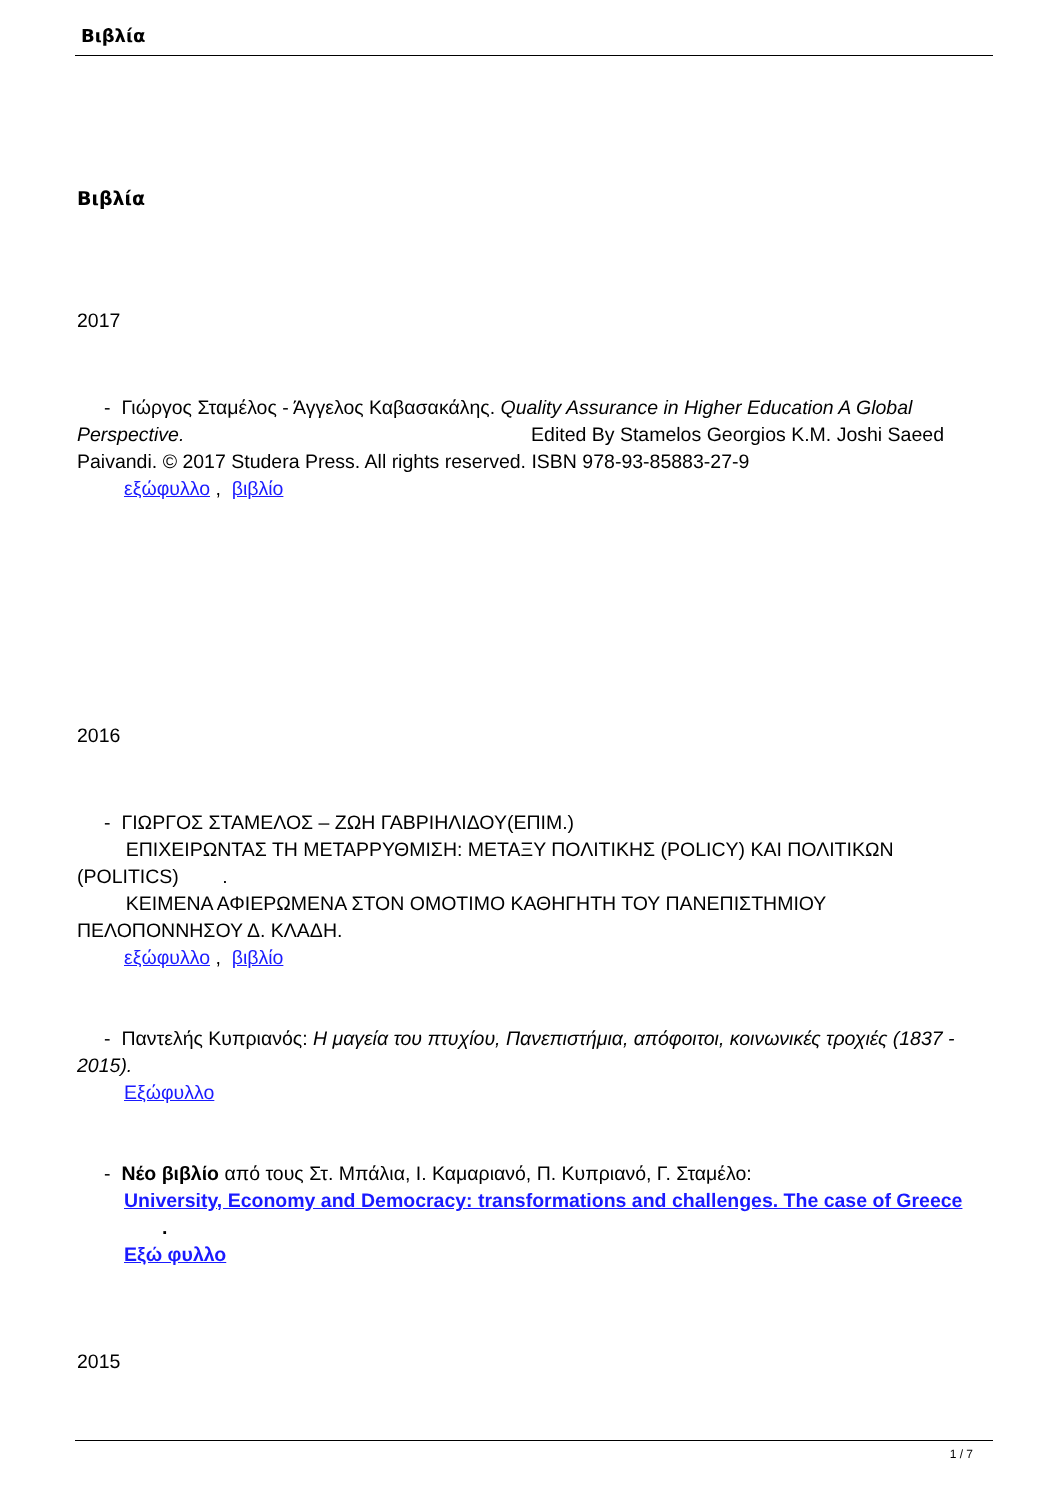Βιβλία
Βιβλία
2017
- Γιώργος Σταμέλος - Άγγελος Καβασακάλης. Quality Assurance in Higher Education A Global Perspective. Edited By Stamelos Georgios K.M. Joshi Saeed Paivandi. © 2017 Studera Press. All rights reserved. ISBN 978-93-85883-27-9
εξώφυλλο , βιβλίο
2016
- ΓΙΩΡΓΟΣ ΣΤΑΜΕΛΟΣ – ΖΩΗ ΓΑΒΡΙΗΛΙΔΟΥ(ΕΠΙΜ.)
ΕΠΙΧΕΙΡΩΝΤΑΣ ΤΗ ΜΕΤΑΡΡΥΘΜΙΣΗ: ΜΕΤΑΞΥ ΠΟΛΙΤΙΚΗΣ (POLICY) ΚΑΙ ΠΟΛΙΤΙΚΩΝ (POLITICS) .
ΚΕΙΜΕΝΑ ΑΦΙΕΡΩΜΕΝΑ ΣΤΟΝ ΟΜΟΤΙΜΟ ΚΑΘΗΓΗΤΗ ΤΟΥ ΠΑΝΕΠΙΣΤΗΜΙΟΥ ΠΕΛΟΠΟΝΝΗΣΟΥ Δ. ΚΛΑΔΗ.
εξώφυλλο , βιβλίο
- Παντελής Κυπριανός: Η μαγεία του πτυχίου, Πανεπιστήμια, απόφοιτοι, κοινωνικές τροχιές (1837 - 2015).
Εξώφυλλο
- Νέο βιβλίο από τους Στ. Μπάλια, Ι. Καμαριανό, Π. Κυπριανό, Γ. Σταμέλο:
University, Economy and Democracy: transformations and challenges. The case of Greece .
Εξώ φυλλο
2015
1 / 7